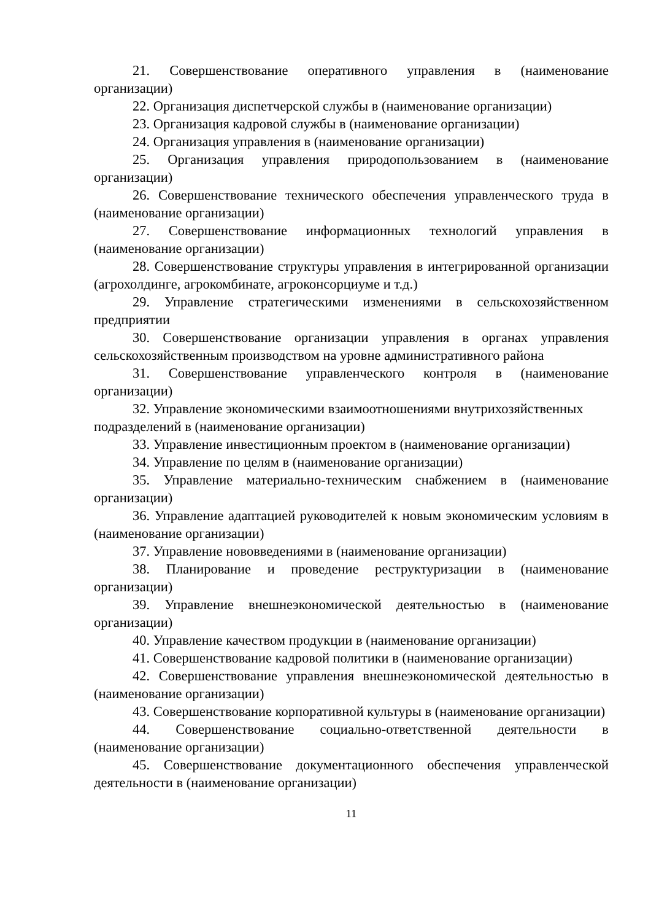21. Совершенствование оперативного управления в (наименование организации)
22. Организация диспетчерской службы в (наименование организации)
23. Организация кадровой службы в (наименование организации)
24. Организация управления в (наименование организации)
25. Организация управления природопользованием в (наименование организации)
26. Совершенствование технического обеспечения управленческого труда в (наименование организации)
27. Совершенствование информационных технологий управления в (наименование организации)
28. Совершенствование структуры управления в интегрированной организации (агрохолдинге, агрокомбинате, агроконсорциуме и т.д.)
29. Управление стратегическими изменениями в сельскохозяйственном предприятии
30. Совершенствование организации управления в органах управления сельскохозяйственным производством на уровне административного района
31. Совершенствование управленческого контроля в (наименование организации)
32. Управление экономическими взаимоотношениями внутрихозяйственных
подразделений в (наименование организации)
33. Управление инвестиционным проектом в (наименование организации)
34. Управление по целям в (наименование организации)
35. Управление материально-техническим снабжением в (наименование организации)
36. Управление адаптацией руководителей к новым экономическим условиям в (наименование организации)
37. Управление нововведениями в (наименование организации)
38. Планирование и проведение реструктуризации в (наименование организации)
39. Управление внешнеэкономической деятельностью в (наименование организации)
40. Управление качеством продукции в (наименование организации)
41. Совершенствование кадровой политики в (наименование организации)
42. Совершенствование управления внешнеэкономической деятельностью в (наименование организации)
43. Совершенствование корпоративной культуры в (наименование организации)
44. Совершенствование социально-ответственной деятельности в (наименование организации)
45. Совершенствование документационного обеспечения управленческой деятельности в (наименование организации)
11